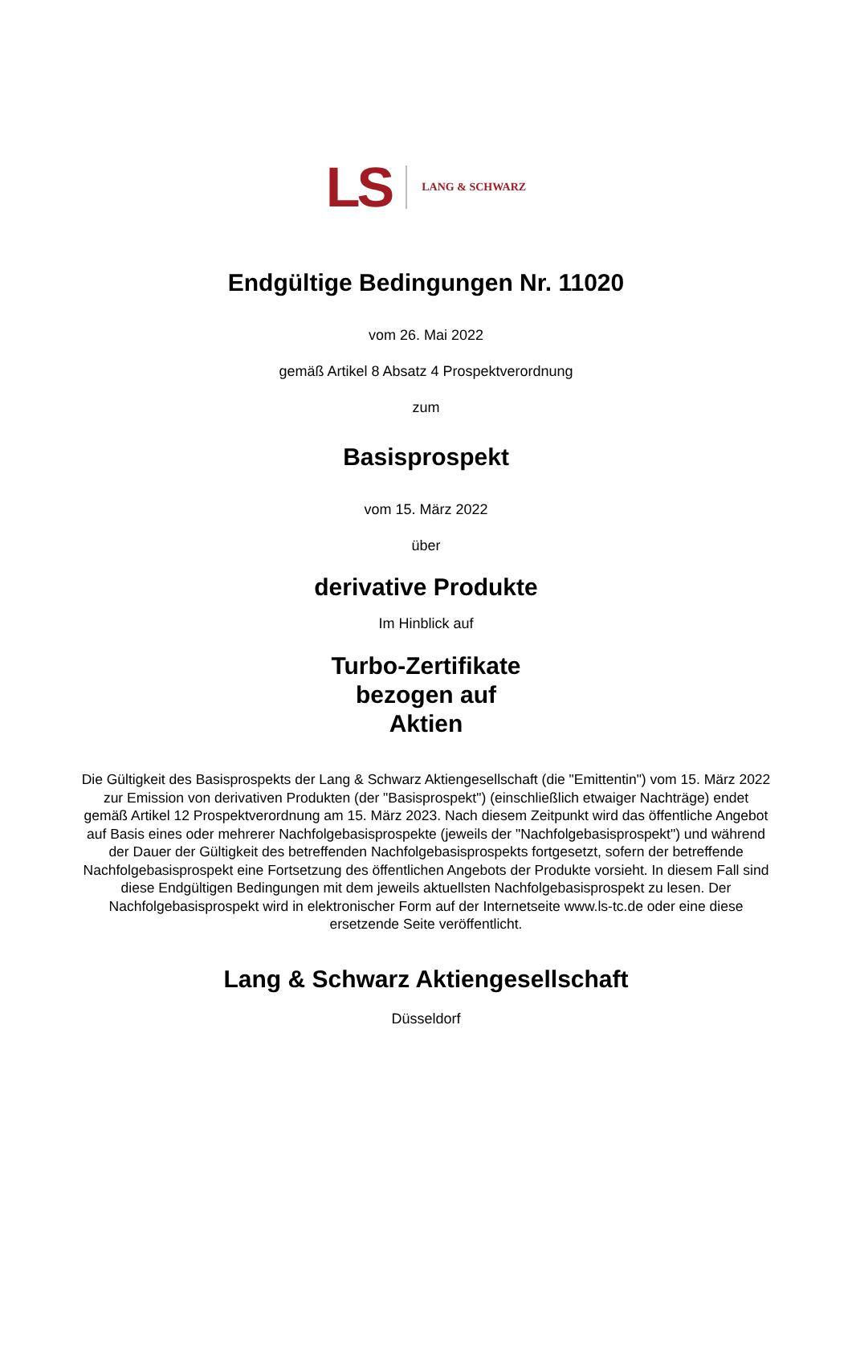LS LANG & SCHWARZ
Endgültige Bedingungen Nr. 11020
vom 26. Mai 2022
gemäß Artikel 8 Absatz 4 Prospektverordnung
zum
Basisprospekt
vom 15. März 2022
über
derivative Produkte
Im Hinblick auf
Turbo-Zertifikate
bezogen auf
Aktien
Die Gültigkeit des Basisprospekts der Lang & Schwarz Aktiengesellschaft (die "Emittentin") vom 15. März 2022 zur Emission von derivativen Produkten (der "Basisprospekt") (einschließlich etwaiger Nachträge) endet gemäß Artikel 12 Prospektverordnung am 15. März 2023. Nach diesem Zeitpunkt wird das öffentliche Angebot auf Basis eines oder mehrerer Nachfolgebasisprospekte (jeweils der "Nachfolgebasisprospekt") und während der Dauer der Gültigkeit des betreffenden Nachfolgebasisprospekts fortgesetzt, sofern der betreffende Nachfolgebasisprospekt eine Fortsetzung des öffentlichen Angebots der Produkte vorsieht. In diesem Fall sind diese Endgültigen Bedingungen mit dem jeweils aktuellsten Nachfolgebasisprospekt zu lesen. Der Nachfolgebasisprospekt wird in elektronischer Form auf der Internetseite www.ls-tc.de oder eine diese ersetzende Seite veröffentlicht.
Lang & Schwarz Aktiengesellschaft
Düsseldorf